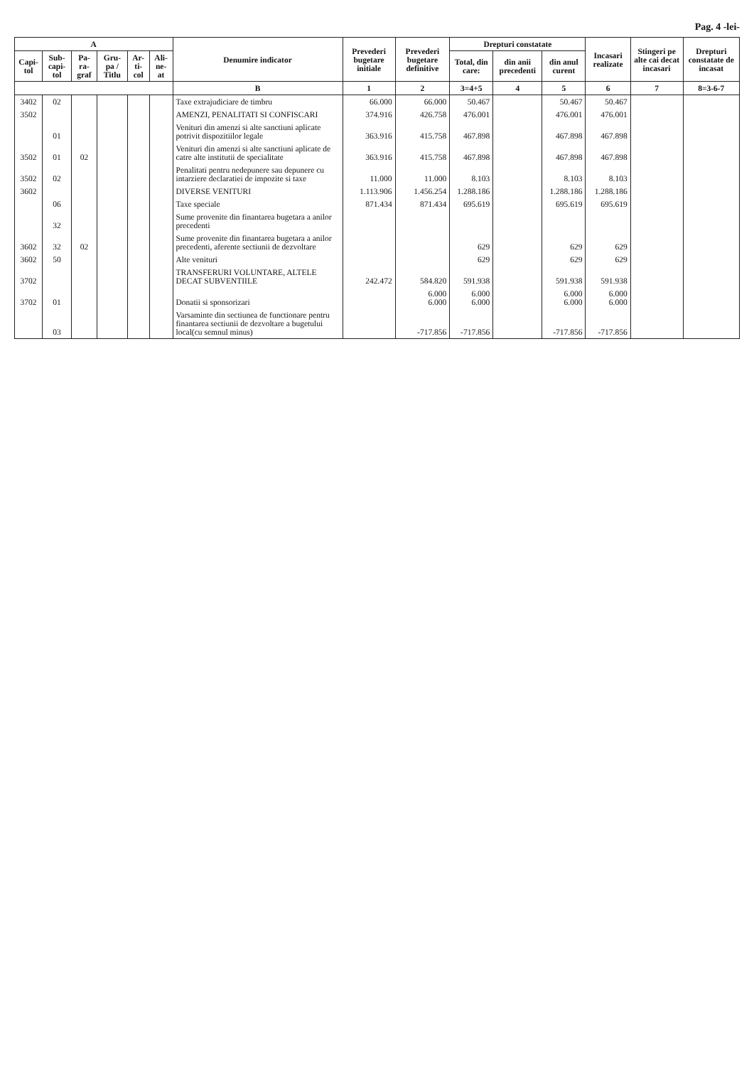Pag. 4 -lei-
| A | | | | | | Denumire indicator | Prevederi bugetare initiale | Prevederi bugetare definitive | Drepturi constatate | | | Incasari realizate | Stingeri pe alte cai decat incasari | Drepturi constatate de incasat |
| --- | --- | --- | --- | --- | --- | --- | --- | --- | --- | --- | --- | --- | --- | --- |
| Capi-tol | Sub-capi-tol | Pa-ra-graf | Gru-pa / Titlu | Ar-ti-col | Ali-ne-at | | | | Total, din care: | din anii precedenti | din anul curent | | | |
| | | | | | | B | 1 | 2 | 3=4+5 | 4 | 5 | 6 | 7 | 8=3-6-7 |
| 3402 | 02 | | | | | Taxe extrajudiciare de timbru | 66.000 | 66.000 | 50.467 | | 50.467 | 50.467 | | |
| 3502 | | | | | | AMENZI, PENALITATI SI CONFISCARI | 374.916 | 426.758 | 476.001 | | 476.001 | 476.001 | | |
| | 01 | | | | | Venituri din amenzi si alte sanctiuni aplicate potrivit dispozitiilor legale | 363.916 | 415.758 | 467.898 | | 467.898 | 467.898 | | |
| 3502 | 01 | 02 | | | | Venituri din amenzi si alte sanctiuni aplicate de catre alte institutii de specialitate | 363.916 | 415.758 | 467.898 | | 467.898 | 467.898 | | |
| 3502 | 02 | | | | | Penalitati pentru nedepunere sau depunere cu intarziere declaratiei de impozite si taxe | 11.000 | 11.000 | 8.103 | | 8.103 | 8.103 | | |
| 3602 | | | | | | DIVERSE VENITURI | 1.113.906 | 1.456.254 | 1.288.186 | | 1.288.186 | 1.288.186 | | |
| | 06 | | | | | Taxe speciale | 871.434 | 871.434 | 695.619 | | 695.619 | 695.619 | | |
| | 32 | | | | | Sume provenite din finantarea bugetara a anilor precedenti | | | | | | | | |
| 3602 | 32 | 02 | | | | Sume provenite din finantarea bugetara a anilor precedenti, aferente sectiunii de dezvoltare | | | 629 | | 629 | 629 | | |
| 3602 | 50 | | | | | Alte venituri | | | 629 | | 629 | 629 | | |
| 3702 | | | | | | TRANSFERURI VOLUNTARE, ALTELE DECAT SUBVENTIILE | 242.472 | 584.820 | 591.938 | | 591.938 | 591.938 | | |
| 3702 | 01 | | | | | Donatii si sponsorizari | | 6.000 6.000 | 6.000 6.000 | | 6.000 6.000 | 6.000 6.000 | | |
| | 03 | | | | | Varsaminte din sectiunea de functionare pentru finantarea sectiunii de dezvoltare a bugetului local(cu semnul minus) | | -717.856 | -717.856 | | -717.856 | -717.856 | | |